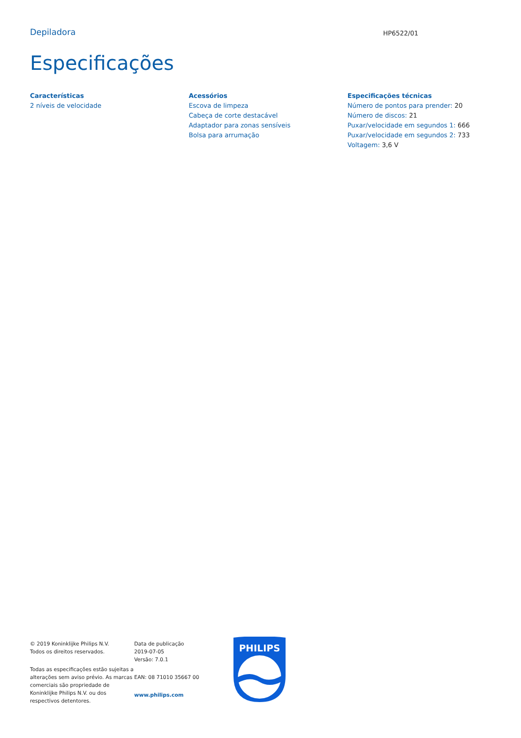Depiladora
HP6522/01
Especificações
Características
2 níveis de velocidade
Acessórios
Escova de limpeza
Cabeça de corte destacável
Adaptador para zonas sensíveis
Bolsa para arrumação
Especificações técnicas
Número de pontos para prender: 20
Número de discos: 21
Puxar/velocidade em segundos 1: 666
Puxar/velocidade em segundos 2: 733
Voltagem: 3,6 V
© 2019 Koninklijke Philips N.V.
Todos os direitos reservados.
Todas as especificações estão sujeitas a alterações sem aviso prévio. As marcas comerciais são propriedade de Koninklijke Philips N.V. ou dos respectivos detentores.
Data de publicação
2019-07-05
Versão: 7.0.1
EAN: 08 71010 35667 00
www.philips.com
PHILIPS